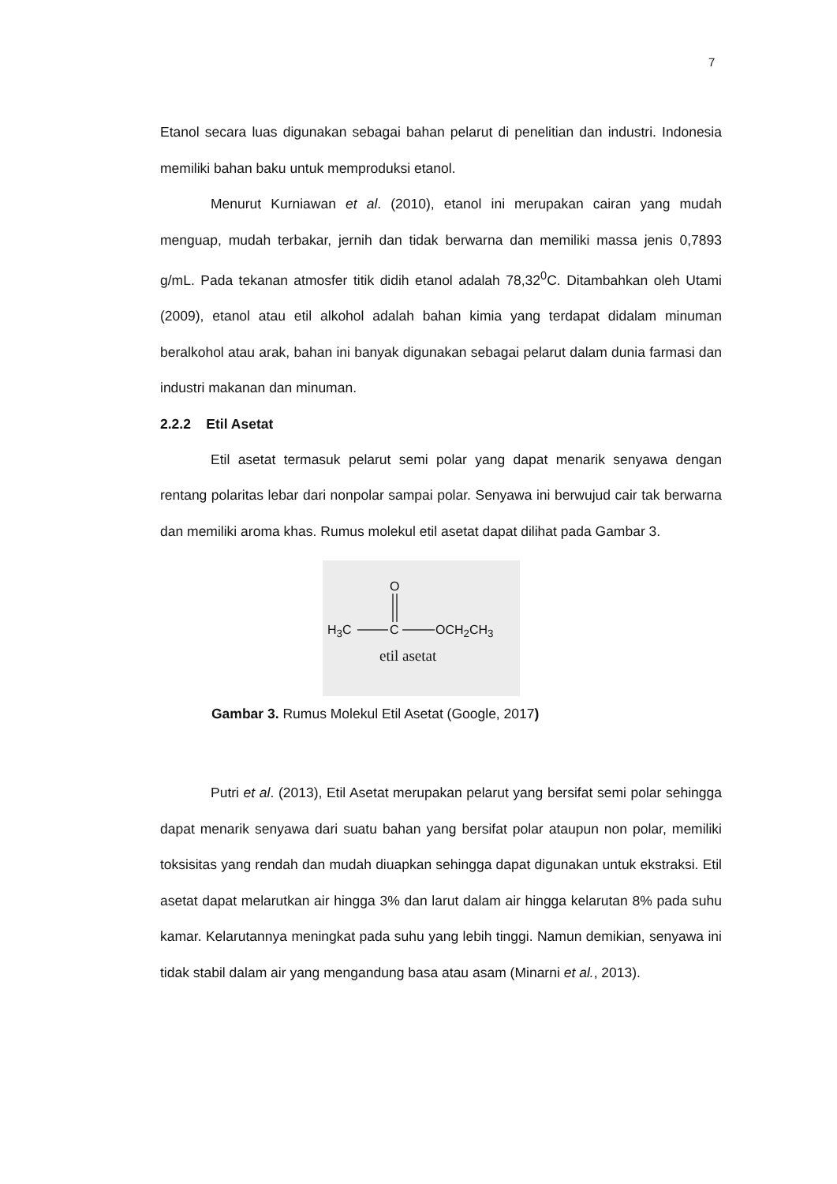7
Etanol secara luas digunakan sebagai bahan pelarut di penelitian dan industri. Indonesia memiliki bahan baku untuk memproduksi etanol.
Menurut Kurniawan et al. (2010), etanol ini merupakan cairan yang mudah menguap, mudah terbakar, jernih dan tidak berwarna dan memiliki massa jenis 0,7893 g/mL. Pada tekanan atmosfer titik didih etanol adalah 78,32<sup>0</sup>C. Ditambahkan oleh Utami (2009), etanol atau etil alkohol adalah bahan kimia yang terdapat didalam minuman beralkohol atau arak, bahan ini banyak digunakan sebagai pelarut dalam dunia farmasi dan industri makanan dan minuman.
2.2.2 Etil Asetat
Etil asetat termasuk pelarut semi polar yang dapat menarik senyawa dengan rentang polaritas lebar dari nonpolar sampai polar. Senyawa ini berwujud cair tak berwarna dan memiliki aroma khas. Rumus molekul etil asetat dapat dilihat pada Gambar 3.
O
H<sub>3</sub>C C OCH<sub>2</sub>CH<sub>3</sub>
etil asetat
Gambar 3. Rumus Molekul Etil Asetat (Google, 2017)
Putri et al. (2013), Etil Asetat merupakan pelarut yang bersifat semi polar sehingga dapat menarik senyawa dari suatu bahan yang bersifat polar ataupun non polar, memiliki toksisitas yang rendah dan mudah diuapkan sehingga dapat digunakan untuk ekstraksi. Etil asetat dapat melarutkan air hingga 3% dan larut dalam air hingga kelarutan 8% pada suhu kamar. Kelarutannya meningkat pada suhu yang lebih tinggi. Namun demikian, senyawa ini tidak stabil dalam air yang mengandung basa atau asam (Minarni et al., 2013).